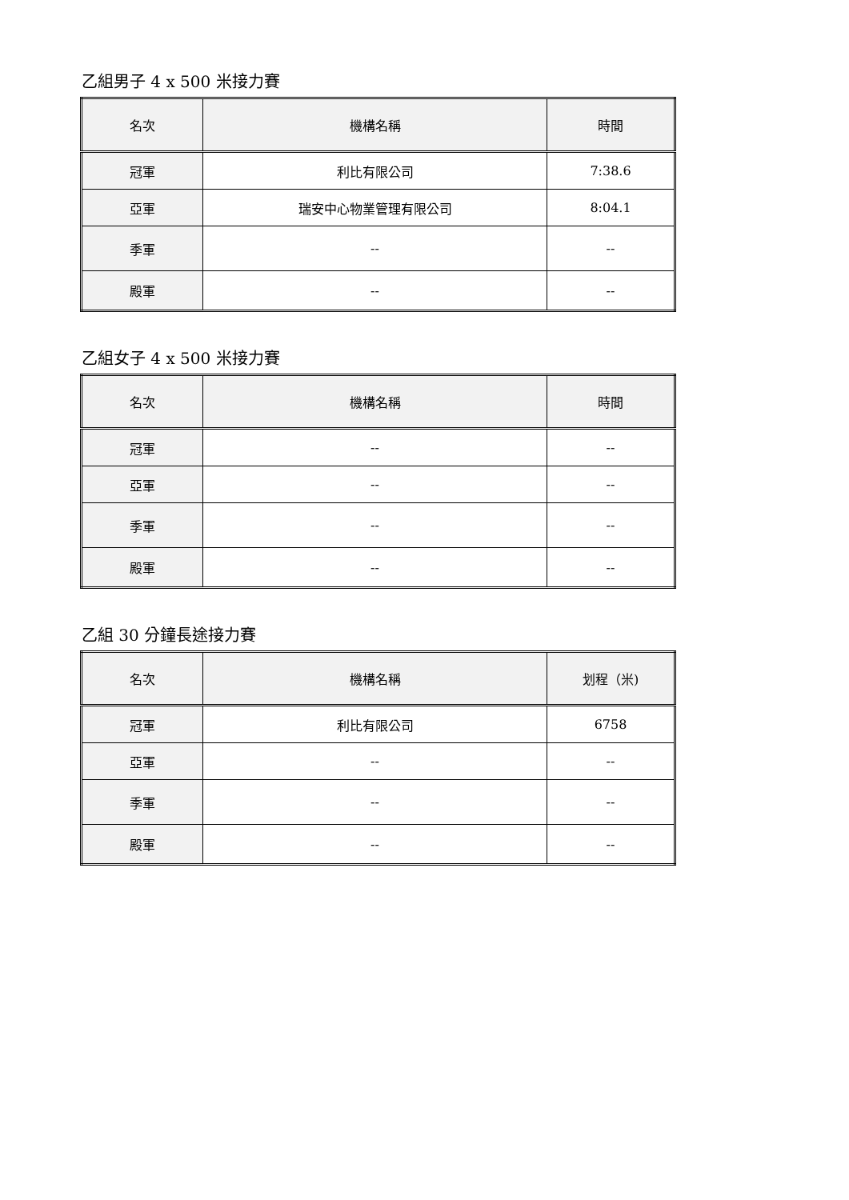乙組男子 4 x 500 米接力賽
| 名次 | 機構名稱 | 時間 |
| --- | --- | --- |
| 冠軍 | 利比有限公司 | 7:38.6 |
| 亞軍 | 瑞安中心物業管理有限公司 | 8:04.1 |
| 季軍 | -- | -- |
| 殿軍 | -- | -- |
乙組女子 4 x 500 米接力賽
| 名次 | 機構名稱 | 時間 |
| --- | --- | --- |
| 冠軍 | -- | -- |
| 亞軍 | -- | -- |
| 季軍 | -- | -- |
| 殿軍 | -- | -- |
乙組 30 分鐘長途接力賽
| 名次 | 機構名稱 | 划程（米) |
| --- | --- | --- |
| 冠軍 | 利比有限公司 | 6758 |
| 亞軍 | -- | -- |
| 季軍 | -- | -- |
| 殿軍 | -- | -- |